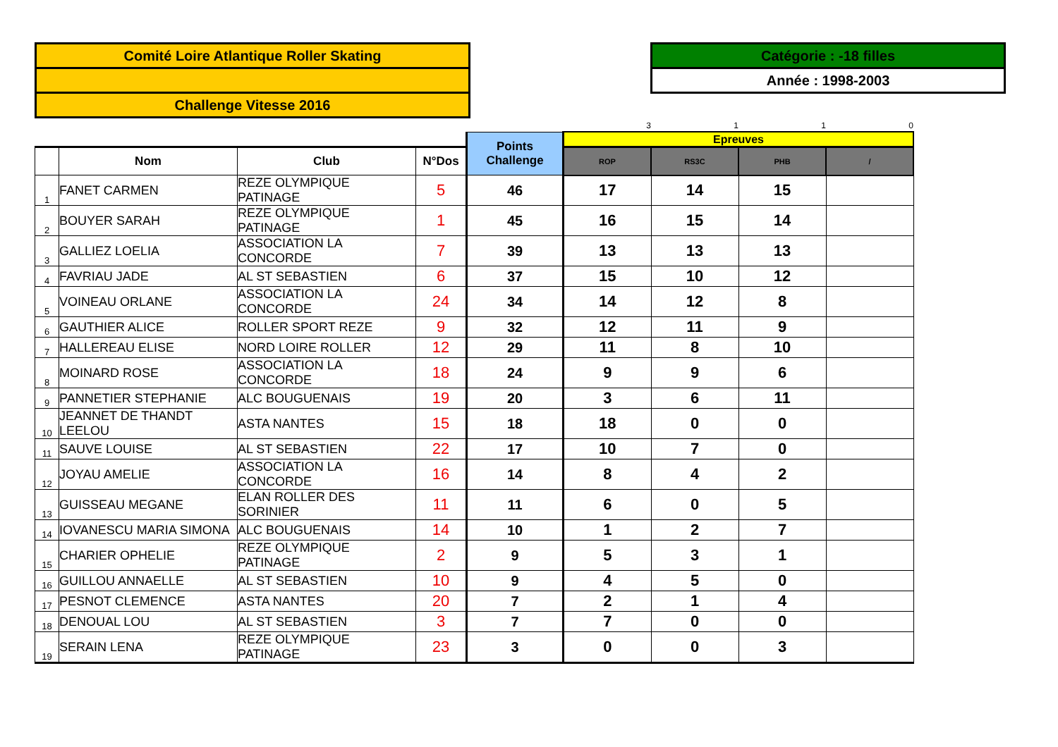Comité Loire Atlantique Roller Skating
Challenge Vitesse 2016
Catégorie : -18 filles
Année : 1998-2003
| | | | | | 3 | 1 | 1 | 0 |
| | | | | Points Challenge | Epreuves | | | |
| | Nom | Club | N°Dos | | ROP | RS3C | PHB | / |
| 1 | FANET CARMEN | REZE OLYMPIQUE PATINAGE | 5 | 46 | 17 | 14 | 15 | |
| 2 | BOUYER SARAH | REZE OLYMPIQUE PATINAGE | 1 | 45 | 16 | 15 | 14 | |
| 3 | GALLIEZ LOELIA | ASSOCIATION LA CONCORDE | 7 | 39 | 13 | 13 | 13 | |
| 4 | FAVRIAU JADE | AL ST SEBASTIEN | 6 | 37 | 15 | 10 | 12 | |
| 5 | VOINEAU ORLANE | ASSOCIATION LA CONCORDE | 24 | 34 | 14 | 12 | 8 | |
| 6 | GAUTHIER ALICE | ROLLER SPORT REZE | 9 | 32 | 12 | 11 | 9 | |
| 7 | HALLEREAU ELISE | NORD LOIRE ROLLER | 12 | 29 | 11 | 8 | 10 | |
| 8 | MOINARD ROSE | ASSOCIATION LA CONCORDE | 18 | 24 | 9 | 9 | 6 | |
| 9 | PANNETIER STEPHANIE | ALC BOUGUENAIS | 19 | 20 | 3 | 6 | 11 | |
| 10 | JEANNET DE THANDT LEELOU | ASTA NANTES | 15 | 18 | 18 | 0 | 0 | |
| 11 | SAUVE LOUISE | AL ST SEBASTIEN | 22 | 17 | 10 | 7 | 0 | |
| 12 | JOYAU AMELIE | ASSOCIATION LA CONCORDE | 16 | 14 | 8 | 4 | 2 | |
| 13 | GUISSEAU MEGANE | ELAN ROLLER DES SORINIER | 11 | 11 | 6 | 0 | 5 | |
| 14 | IOVANESCU MARIA SIMONA | ALC BOUGUENAIS | 14 | 10 | 1 | 2 | 7 | |
| 15 | CHARIER OPHELIE | REZE OLYMPIQUE PATINAGE | 2 | 9 | 5 | 3 | 1 | |
| 16 | GUILLOU ANNAELLE | AL ST SEBASTIEN | 10 | 9 | 4 | 5 | 0 | |
| 17 | PESNOT CLEMENCE | ASTA NANTES | 20 | 7 | 2 | 1 | 4 | |
| 18 | DENOUAL LOU | AL ST SEBASTIEN | 3 | 7 | 7 | 0 | 0 | |
| 19 | SERAIN LENA | REZE OLYMPIQUE PATINAGE | 23 | 3 | 0 | 0 | 3 | |